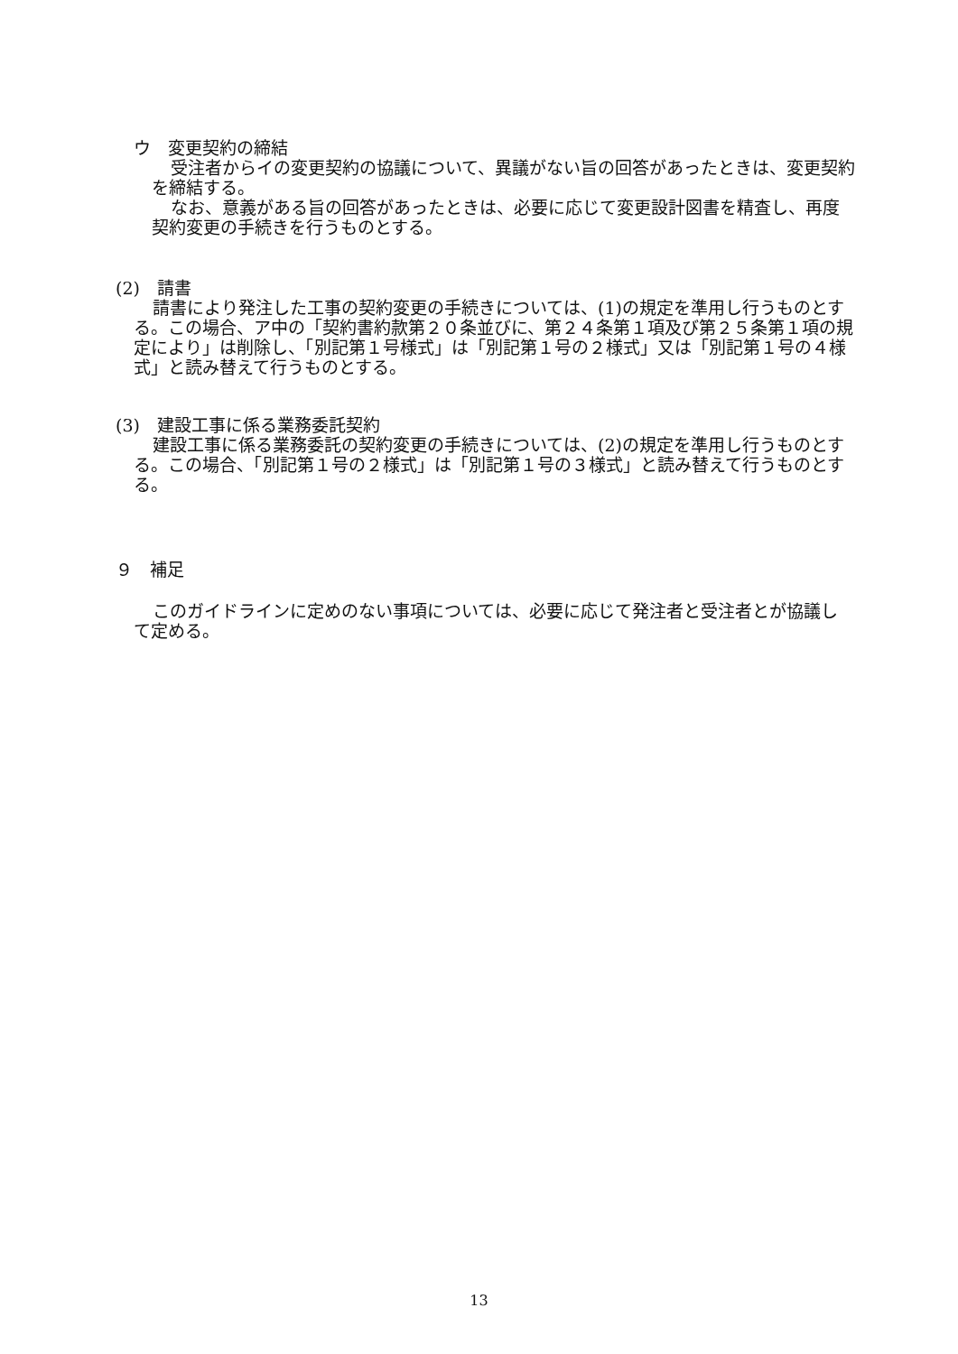ウ　変更契約の締結
受注者からイの変更契約の協議について、異議がない旨の回答があったときは、変更契約を締結する。
なお、意義がある旨の回答があったときは、必要に応じて変更設計図書を精査し、再度契約変更の手続きを行うものとする。
(2)　請書
請書により発注した工事の契約変更の手続きについては、(1)の規定を準用し行うものとする。この場合、ア中の「契約書約款第２０条並びに、第２４条第１項及び第２５条第１項の規定により」は削除し、「別記第１号様式」は「別記第１号の２様式」又は「別記第１号の４様式」と読み替えて行うものとする。
(3)　建設工事に係る業務委託契約
建設工事に係る業務委託の契約変更の手続きについては、(2)の規定を準用し行うものとする。この場合、「別記第１号の２様式」は「別記第１号の３様式」と読み替えて行うものとする。
９　補足
このガイドラインに定めのない事項については、必要に応じて発注者と受注者とが協議して定める。
13